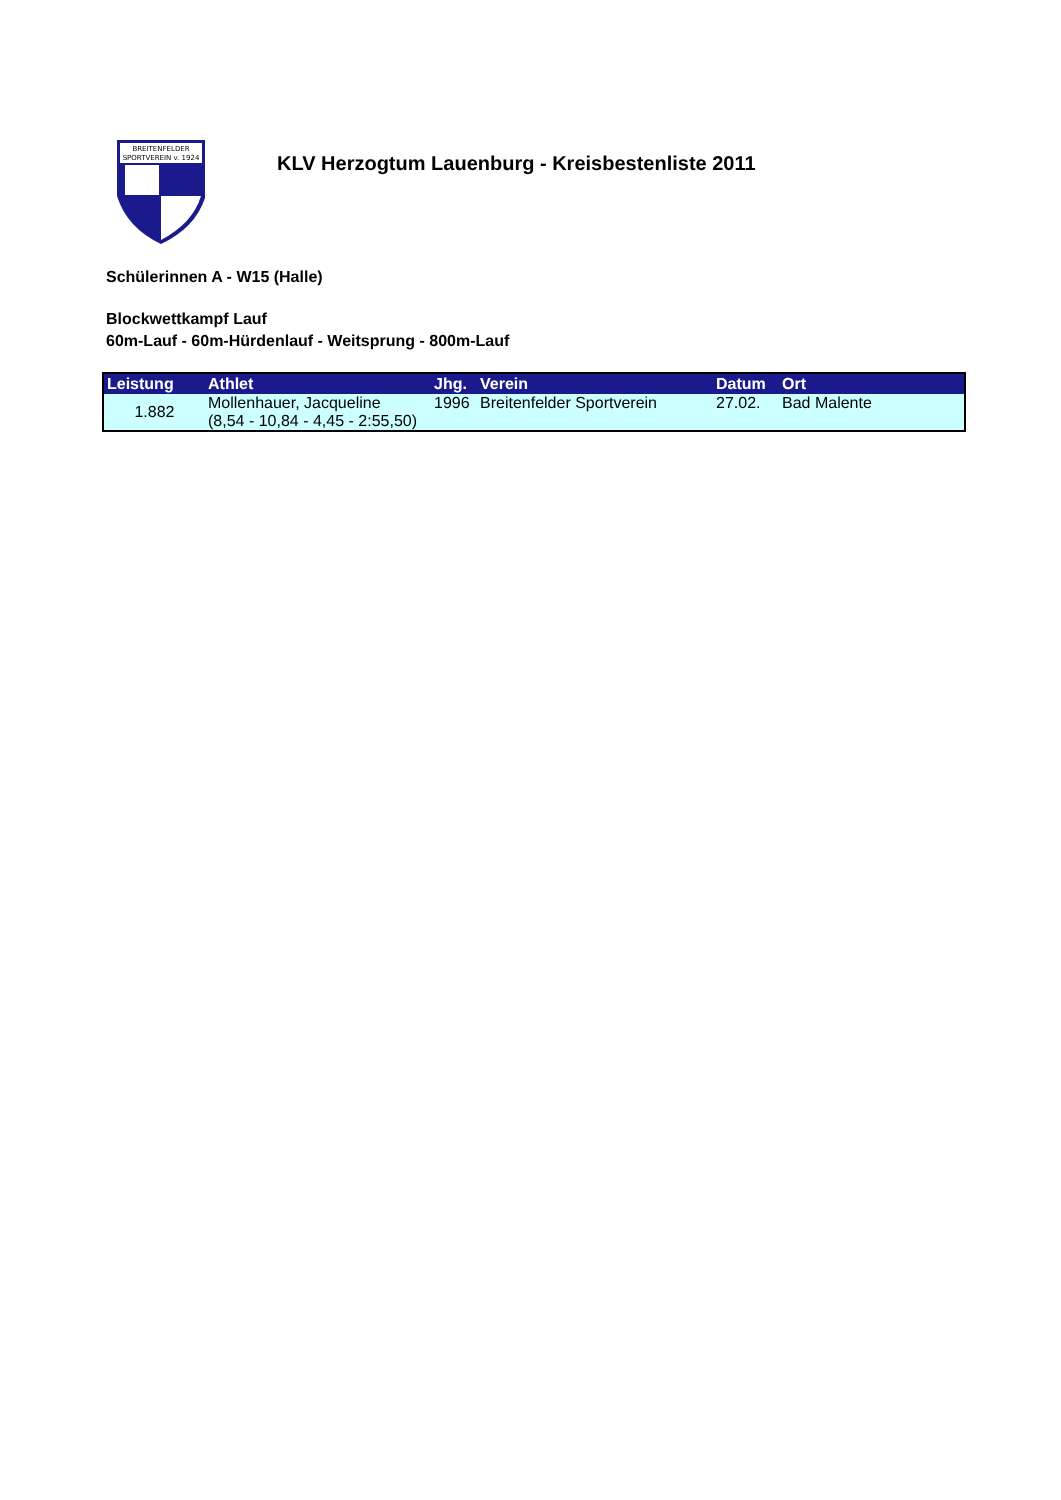BREITENFELDER
SPORTVEREIN v. 1924
KLV Herzogtum Lauenburg - Kreisbestenliste 2011
Schülerinnen A - W15 (Halle)
Blockwettkampf Lauf
60m-Lauf - 60m-Hürdenlauf - Weitsprung - 800m-Lauf
| Leistung | Athlet | Jhg. | Verein | Datum | Ort |
| --- | --- | --- | --- | --- | --- |
| 1.882 | Mollenhauer, Jacqueline (8,54 - 10,84 - 4,45 - 2:55,50) | 1996 | Breitenfelder Sportverein | 27.02. | Bad Malente |